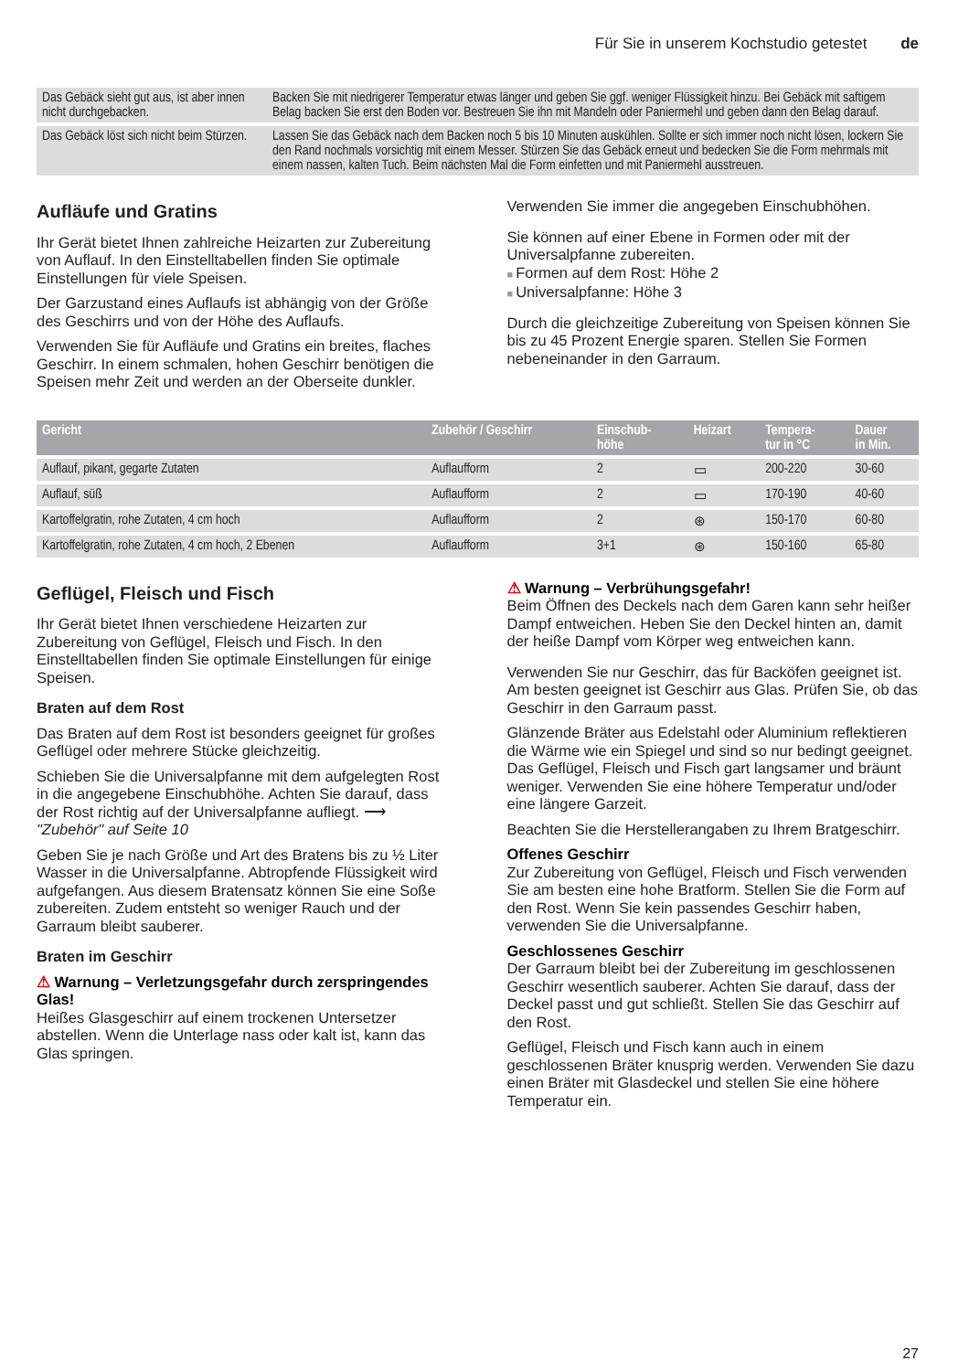Für Sie in unserem Kochstudio getestet de
| Das Gebäck sieht gut aus, ist aber innen nicht durchgebacken. | Backen Sie mit niedrigerer Temperatur etwas länger und geben Sie ggf. weniger Flüssigkeit hinzu. Bei Gebäck mit saftigem Belag backen Sie erst den Boden vor. Bestreuen Sie ihn mit Mandeln oder Paniermehl und geben dann den Belag darauf. |
| Das Gebäck löst sich nicht beim Stürzen. | Lassen Sie das Gebäck nach dem Backen noch 5 bis 10 Minuten auskühlen. Sollte er sich immer noch nicht lösen, lockern Sie den Rand nochmals vorsichtig mit einem Messer. Stürzen Sie das Gebäck erneut und bedecken Sie die Form mehrmals mit einem nassen, kalten Tuch. Beim nächsten Mal die Form einfetten und mit Paniermehl ausstreuen. |
Aufläufe und Gratins
Ihr Gerät bietet Ihnen zahlreiche Heizarten zur Zubereitung von Auflauf. In den Einstelltabellen finden Sie optimale Einstellungen für viele Speisen.
Der Garzustand eines Auflaufs ist abhängig von der Größe des Geschirrs und von der Höhe des Auflaufs.
Verwenden Sie für Aufläufe und Gratins ein breites, flaches Geschirr. In einem schmalen, hohen Geschirr benötigen die Speisen mehr Zeit und werden an der Oberseite dunkler.
Verwenden Sie immer die angegeben Einschubhöhen.
Sie können auf einer Ebene in Formen oder mit der Universalpfanne zubereiten.
Formen auf dem Rost: Höhe 2
Universalpfanne: Höhe 3
Durch die gleichzeitige Zubereitung von Speisen können Sie bis zu 45 Prozent Energie sparen. Stellen Sie Formen nebeneinander in den Garraum.
| Gericht | Zubehör / Geschirr | Einschub- höhe | Heizart | Tempera- tur in °C | Dauer in Min. |
| --- | --- | --- | --- | --- | --- |
| Auflauf, pikant, gegarte Zutaten | Auflaufform | 2 | ▭ | 200-220 | 30-60 |
| Auflauf, süß | Auflaufform | 2 | ▭ | 170-190 | 40-60 |
| Kartoffelgratin, rohe Zutaten, 4 cm hoch | Auflaufform | 2 | ⊛ | 150-170 | 60-80 |
| Kartoffelgratin, rohe Zutaten, 4 cm hoch, 2 Ebenen | Auflaufform | 3+1 | ⊛ | 150-160 | 65-80 |
Geflügel, Fleisch und Fisch
Ihr Gerät bietet Ihnen verschiedene Heizarten zur Zubereitung von Geflügel, Fleisch und Fisch. In den Einstelltabellen finden Sie optimale Einstellungen für einige Speisen.
Braten auf dem Rost
Das Braten auf dem Rost ist besonders geeignet für großes Geflügel oder mehrere Stücke gleichzeitig.
Schieben Sie die Universalpfanne mit dem aufgelegten Rost in die angegebene Einschubhöhe. Achten Sie darauf, dass der Rost richtig auf der Universalpfanne aufliegt. ⟶ "Zubehör" auf Seite 10
Geben Sie je nach Größe und Art des Bratens bis zu ½ Liter Wasser in die Universalpfanne. Abtropfende Flüssigkeit wird aufgefangen. Aus diesem Bratensatz können Sie eine Soße zubereiten. Zudem entsteht so weniger Rauch und der Garraum bleibt sauberer.
Braten im Geschirr
⚠ Warnung – Verletzungsgefahr durch zerspringendes Glas!
Heißes Glasgeschirr auf einem trockenen Untersetzer abstellen. Wenn die Unterlage nass oder kalt ist, kann das Glas springen.
⚠ Warnung – Verbrühungsgefahr!
Beim Öffnen des Deckels nach dem Garen kann sehr heißer Dampf entweichen. Heben Sie den Deckel hinten an, damit der heiße Dampf vom Körper weg entweichen kann.
Verwenden Sie nur Geschirr, das für Backöfen geeignet ist. Am besten geeignet ist Geschirr aus Glas. Prüfen Sie, ob das Geschirr in den Garraum passt.
Glänzende Bräter aus Edelstahl oder Aluminium reflektieren die Wärme wie ein Spiegel und sind so nur bedingt geeignet. Das Geflügel, Fleisch und Fisch gart langsamer und bräunt weniger. Verwenden Sie eine höhere Temperatur und/oder eine längere Garzeit.
Beachten Sie die Herstellerangaben zu Ihrem Bratgeschirr.
Offenes Geschirr
Zur Zubereitung von Geflügel, Fleisch und Fisch verwenden Sie am besten eine hohe Bratform. Stellen Sie die Form auf den Rost. Wenn Sie kein passendes Geschirr haben, verwenden Sie die Universalpfanne.
Geschlossenes Geschirr
Der Garraum bleibt bei der Zubereitung im geschlossenen Geschirr wesentlich sauberer. Achten Sie darauf, dass der Deckel passt und gut schließt. Stellen Sie das Geschirr auf den Rost.
Geflügel, Fleisch und Fisch kann auch in einem geschlossenen Bräter knusprig werden. Verwenden Sie dazu einen Bräter mit Glasdeckel und stellen Sie eine höhere Temperatur ein.
27